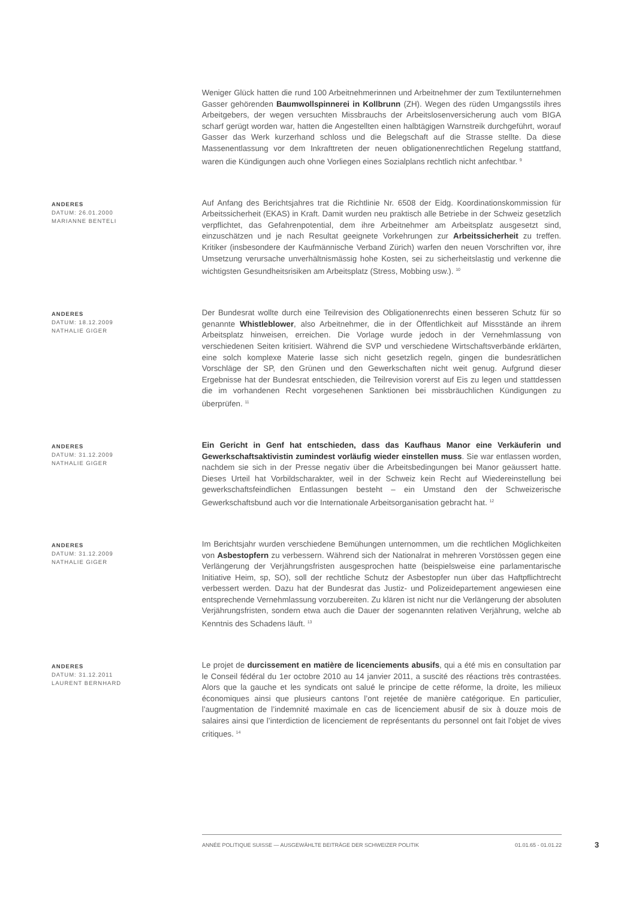Weniger Glück hatten die rund 100 Arbeitnehmerinnen und Arbeitnehmer der zum Textilunternehmen Gasser gehörenden Baumwollspinnerei in Kollbrunn (ZH). Wegen des rüden Umgangsstils ihres Arbeitgebers, der wegen versuchten Missbrauchs der Arbeitslosenversicherung auch vom BIGA scharf gerügt worden war, hatten die Angestellten einen halbtägigen Warnstreik durchgeführt, worauf Gasser das Werk kurzerhand schloss und die Belegschaft auf die Strasse stellte. Da diese Massenentlassung vor dem Inkrafttreten der neuen obligationenrechtlichen Regelung stattfand, waren die Kündigungen auch ohne Vorliegen eines Sozialplans rechtlich nicht anfechtbar. <sup>9</sup>
ANDERES
DATUM: 26.01.2000
MARIANNE BENTELI
Auf Anfang des Berichtsjahres trat die Richtlinie Nr. 6508 der Eidg. Koordinationskommission für Arbeitssicherheit (EKAS) in Kraft. Damit wurden neu praktisch alle Betriebe in der Schweiz gesetzlich verpflichtet, das Gefahrenpotential, dem ihre Arbeitnehmer am Arbeitsplatz ausgesetzt sind, einzuschätzen und je nach Resultat geeignete Vorkehrungen zur Arbeitssicherheit zu treffen. Kritiker (insbesondere der Kaufmännische Verband Zürich) warfen den neuen Vorschriften vor, ihre Umsetzung verursache unverhältnismässig hohe Kosten, sei zu sicherheitslastig und verkenne die wichtigsten Gesundheitsrisiken am Arbeitsplatz (Stress, Mobbing usw.). <sup>10</sup>
ANDERES
DATUM: 18.12.2009
NATHALIE GIGER
Der Bundesrat wollte durch eine Teilrevision des Obligationenrechts einen besseren Schutz für so genannte Whistleblower, also Arbeitnehmer, die in der Öffentlichkeit auf Missstände an ihrem Arbeitsplatz hinweisen, erreichen. Die Vorlage wurde jedoch in der Vernehmlassung von verschiedenen Seiten kritisiert. Während die SVP und verschiedene Wirtschaftsverbände erklärten, eine solch komplexe Materie lasse sich nicht gesetzlich regeln, gingen die bundesrätlichen Vorschläge der SP, den Grünen und den Gewerkschaften nicht weit genug. Aufgrund dieser Ergebnisse hat der Bundesrat entschieden, die Teilrevision vorerst auf Eis zu legen und stattdessen die im vorhandenen Recht vorgesehenen Sanktionen bei missbräuchlichen Kündigungen zu überprüfen. <sup>11</sup>
ANDERES
DATUM: 31.12.2009
NATHALIE GIGER
Ein Gericht in Genf hat entschieden, dass das Kaufhaus Manor eine Verkäuferin und Gewerkschaftsaktivistin zumindest vorläufig wieder einstellen muss. Sie war entlassen worden, nachdem sie sich in der Presse negativ über die Arbeitsbedingungen bei Manor geäussert hatte. Dieses Urteil hat Vorbildscharakter, weil in der Schweiz kein Recht auf Wiedereinstellung bei gewerkschaftsfeindlichen Entlassungen besteht – ein Umstand den der Schweizerische Gewerkschaftsbund auch vor die Internationale Arbeitsorganisation gebracht hat. <sup>12</sup>
ANDERES
DATUM: 31.12.2009
NATHALIE GIGER
Im Berichtsjahr wurden verschiedene Bemühungen unternommen, um die rechtlichen Möglichkeiten von Asbestopfern zu verbessern. Während sich der Nationalrat in mehreren Vorstössen gegen eine Verlängerung der Verjährungsfristen ausgesprochen hatte (beispielsweise eine parlamentarische Initiative Heim, sp, SO), soll der rechtliche Schutz der Asbestopfer nun über das Haftpflichtrecht verbessert werden. Dazu hat der Bundesrat das Justiz- und Polizeidepartement angewiesen eine entsprechende Vernehmlassung vorzubereiten. Zu klären ist nicht nur die Verlängerung der absoluten Verjährungsfristen, sondern etwa auch die Dauer der sogenannten relativen Verjährung, welche ab Kenntnis des Schadens läuft. <sup>13</sup>
ANDERES
DATUM: 31.12.2011
LAURENT BERNHARD
Le projet de durcissement en matière de licenciements abusifs, qui a été mis en consultation par le Conseil fédéral du 1er octobre 2010 au 14 janvier 2011, a suscité des réactions très contrastées. Alors que la gauche et les syndicats ont salué le principe de cette réforme, la droite, les milieux économiques ainsi que plusieurs cantons l’ont rejetée de manière catégorique. En particulier, l’augmentation de l’indemnité maximale en cas de licenciement abusif de six à douze mois de salaires ainsi que l’interdiction de licenciement de représentants du personnel ont fait l’objet de vives critiques. <sup>14</sup>
ANNÉE POLITIQUE SUISSE — AUSGEWÄHLTE BEITRÄGE DER SCHWEIZER POLITIK 01.01.65 - 01.01.22
3